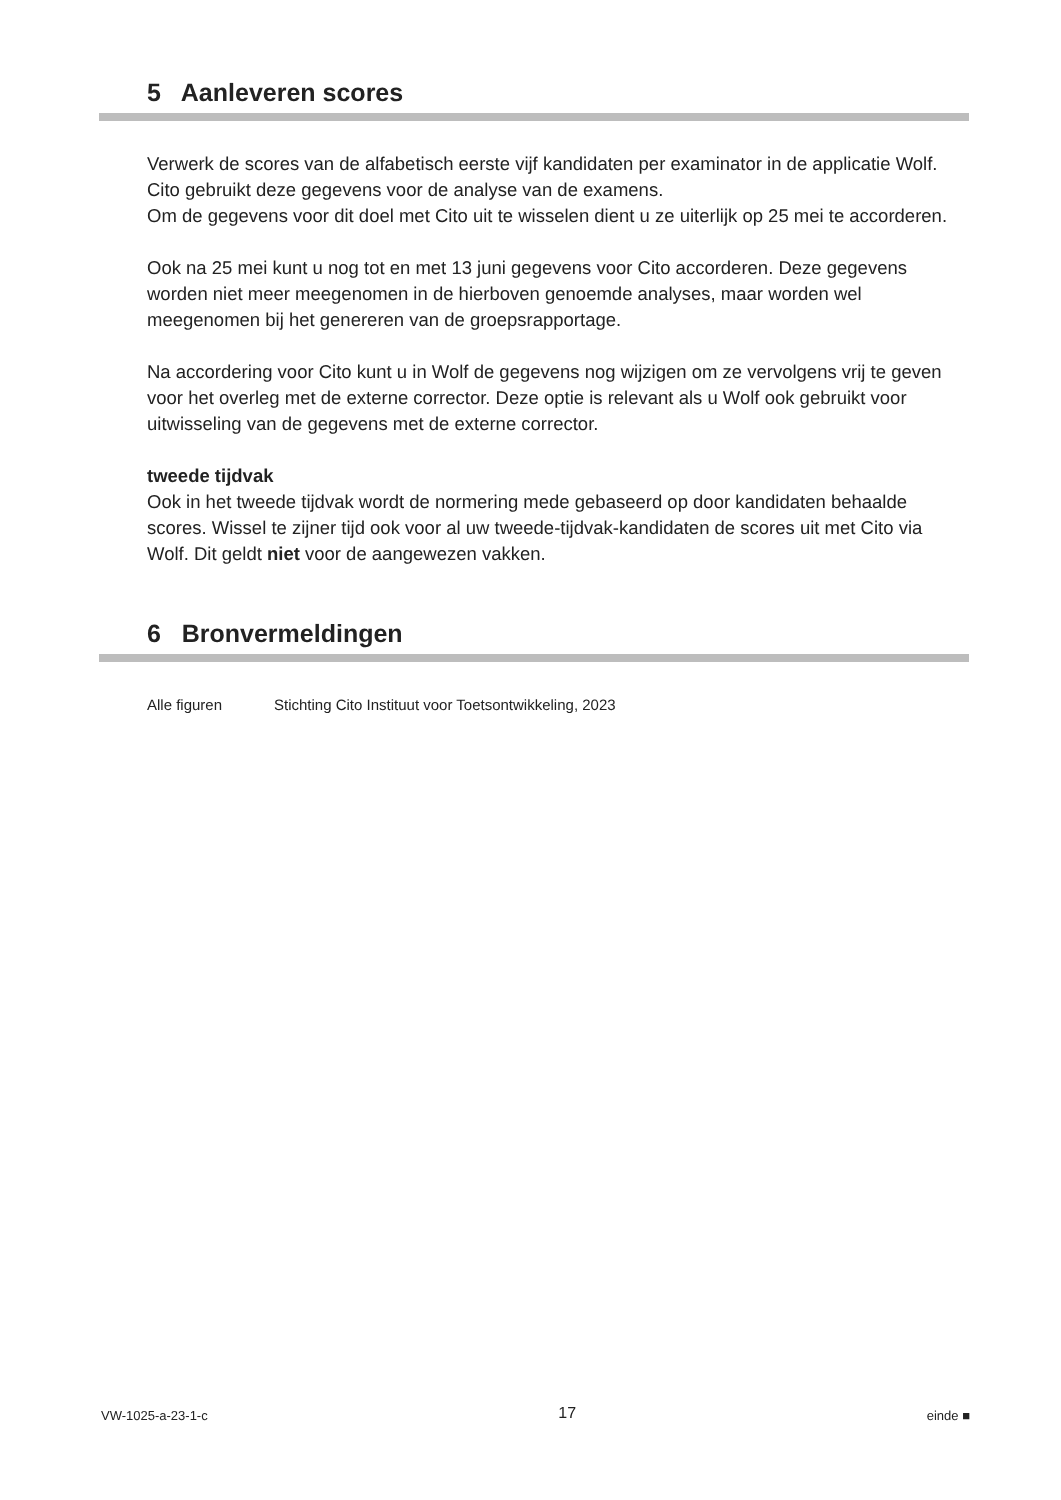5 Aanleveren scores
Verwerk de scores van de alfabetisch eerste vijf kandidaten per examinator in de applicatie Wolf. Cito gebruikt deze gegevens voor de analyse van de examens.
Om de gegevens voor dit doel met Cito uit te wisselen dient u ze uiterlijk op 25 mei te accorderen.
Ook na 25 mei kunt u nog tot en met 13 juni gegevens voor Cito accorderen. Deze gegevens worden niet meer meegenomen in de hierboven genoemde analyses, maar worden wel meegenomen bij het genereren van de groepsrapportage.
Na accordering voor Cito kunt u in Wolf de gegevens nog wijzigen om ze vervolgens vrij te geven voor het overleg met de externe corrector. Deze optie is relevant als u Wolf ook gebruikt voor uitwisseling van de gegevens met de externe corrector.
tweede tijdvak
Ook in het tweede tijdvak wordt de normering mede gebaseerd op door kandidaten behaalde scores. Wissel te zijner tijd ook voor al uw tweede-tijdvak-kandidaten de scores uit met Cito via Wolf. Dit geldt niet voor de aangewezen vakken.
6 Bronvermeldingen
Alle figuren Stichting Cito Instituut voor Toetsontwikkeling, 2023
VW-1025-a-23-1-c 17 einde ■